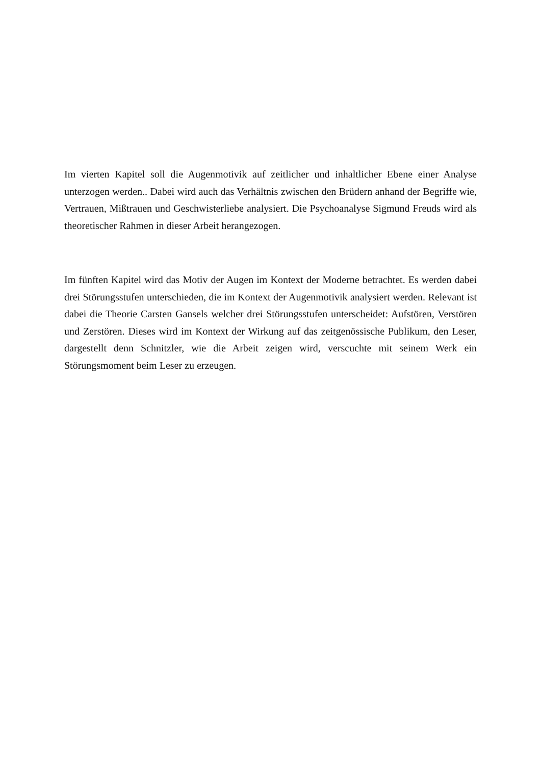Im vierten Kapitel soll die Augenmotivik auf zeitlicher und inhaltlicher Ebene einer Analyse unterzogen werden.. Dabei wird auch das Verhältnis zwischen den Brüdern anhand der Begriffe wie, Vertrauen, Mißtrauen und Geschwisterliebe analysiert. Die Psychoanalyse Sigmund Freuds wird als theoretischer Rahmen in dieser Arbeit herangezogen.
Im fünften Kapitel wird das Motiv der Augen im Kontext der Moderne betrachtet. Es werden dabei drei Störungsstufen unterschieden, die im Kontext der Augenmotivik analysiert werden. Relevant ist dabei die Theorie Carsten Gansels welcher drei Störungsstufen unterscheidet: Aufstören, Verstören und Zerstören. Dieses wird im Kontext der Wirkung auf das zeitgenössische Publikum, den Leser, dargestellt denn Schnitzler, wie die Arbeit zeigen wird, verscuchte mit seinem Werk ein Störungsmoment beim Leser zu erzeugen.